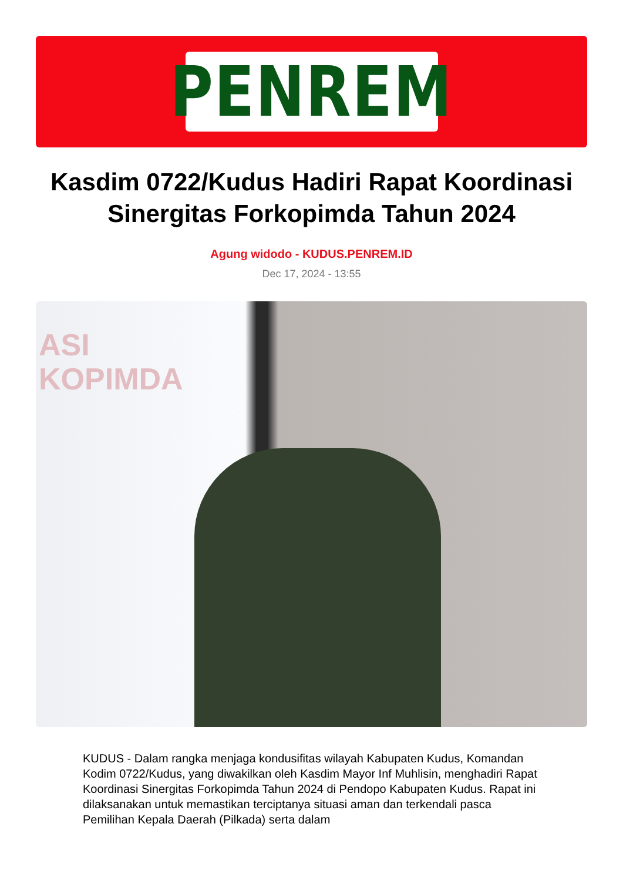PENREM
Kasdim 0722/Kudus Hadiri Rapat Koordinasi Sinergitas Forkopimda Tahun 2024
Agung widodo - KUDUS.PENREM.ID
Dec 17, 2024 - 13:55
ASI
KOPIMDA
KUDUS - Dalam rangka menjaga kondusifitas wilayah Kabupaten Kudus, Komandan Kodim 0722/Kudus, yang diwakilkan oleh Kasdim Mayor Inf Muhlisin, menghadiri Rapat Koordinasi Sinergitas Forkopimda Tahun 2024 di Pendopo Kabupaten Kudus. Rapat ini dilaksanakan untuk memastikan terciptanya situasi aman dan terkendali pasca Pemilihan Kepala Daerah (Pilkada) serta dalam